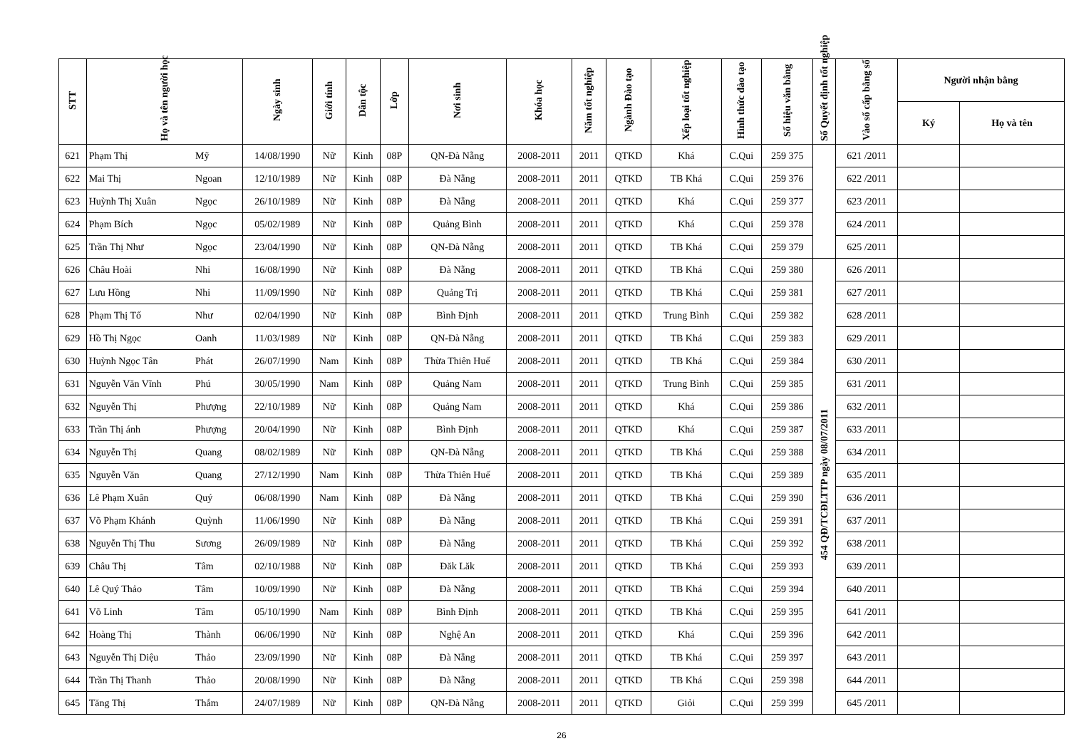| STT | Họ và tên người học | | Ngày sinh | Giới tính | Dân tộc | Lớp | Nơi sinh | Khóa học | Năm tốt nghiệp | Ngành Đào tạo | Xếp loại tốt nghiệp | Hình thức đào tạo | Số hiệu văn bằng | Số Quyết định tốt nghiệp | Vào số cấp bằng số | Người nhận bằng | |
| --- | --- | --- | --- | --- | --- | --- | --- | --- | --- | --- | --- | --- | --- | --- | --- | --- | --- |
| | | | | | | | | | | | | | | | | Ký | Họ và tên |
| 621 | Phạm Thị | Mỹ | 14/08/1990 | Nữ | Kinh | 08P | QN-Đà Nẵng | 2008-2011 | 2011 | QTKD | Khá | C.Qui | 259 375 | | 621 /2011 | | |
| 622 | Mai Thị | Ngoan | 12/10/1989 | Nữ | Kinh | 08P | Đà Nẵng | 2008-2011 | 2011 | QTKD | TB Khá | C.Qui | 259 376 | | 622 /2011 | | |
| 623 | Huỳnh Thị Xuân | Ngọc | 26/10/1989 | Nữ | Kinh | 08P | Đà Nẵng | 2008-2011 | 2011 | QTKD | Khá | C.Qui | 259 377 | | 623 /2011 | | |
| 624 | Phạm Bích | Ngọc | 05/02/1989 | Nữ | Kinh | 08P | Quảng Bình | 2008-2011 | 2011 | QTKD | Khá | C.Qui | 259 378 | | 624 /2011 | | |
| 625 | Trần Thị Như | Ngọc | 23/04/1990 | Nữ | Kinh | 08P | QN-Đà Nẵng | 2008-2011 | 2011 | QTKD | TB Khá | C.Qui | 259 379 | | 625 /2011 | | |
| 626 | Châu Hoài | Nhi | 16/08/1990 | Nữ | Kinh | 08P | Đà Nẵng | 2008-2011 | 2011 | QTKD | TB Khá | C.Qui | 259 380 | 454 QĐ/TCĐLTTP ngày 08/07/2011 | 626 /2011 | | |
| 627 | Lưu Hồng | Nhi | 11/09/1990 | Nữ | Kinh | 08P | Quảng Trị | 2008-2011 | 2011 | QTKD | TB Khá | C.Qui | 259 381 | | 627 /2011 | | |
| 628 | Phạm Thị Tố | Như | 02/04/1990 | Nữ | Kinh | 08P | Bình Định | 2008-2011 | 2011 | QTKD | Trung Bình | C.Qui | 259 382 | | 628 /2011 | | |
| 629 | Hồ Thị Ngọc | Oanh | 11/03/1989 | Nữ | Kinh | 08P | QN-Đà Nẵng | 2008-2011 | 2011 | QTKD | TB Khá | C.Qui | 259 383 | | 629 /2011 | | |
| 630 | Huỳnh Ngọc Tân | Phát | 26/07/1990 | Nam | Kinh | 08P | Thừa Thiên Huế | 2008-2011 | 2011 | QTKD | TB Khá | C.Qui | 259 384 | | 630 /2011 | | |
| 631 | Nguyễn Văn Vĩnh | Phú | 30/05/1990 | Nam | Kinh | 08P | Quảng Nam | 2008-2011 | 2011 | QTKD | Trung Bình | C.Qui | 259 385 | | 631 /2011 | | |
| 632 | Nguyễn Thị | Phượng | 22/10/1989 | Nữ | Kinh | 08P | Quảng Nam | 2008-2011 | 2011 | QTKD | Khá | C.Qui | 259 386 | | 632 /2011 | | |
| 633 | Trần Thị ánh | Phượng | 20/04/1990 | Nữ | Kinh | 08P | Bình Định | 2008-2011 | 2011 | QTKD | Khá | C.Qui | 259 387 | | 633 /2011 | | |
| 634 | Nguyễn Thị | Quang | 08/02/1989 | Nữ | Kinh | 08P | QN-Đà Nẵng | 2008-2011 | 2011 | QTKD | TB Khá | C.Qui | 259 388 | | 634 /2011 | | |
| 635 | Nguyễn Văn | Quang | 27/12/1990 | Nam | Kinh | 08P | Thừa Thiên Huế | 2008-2011 | 2011 | QTKD | TB Khá | C.Qui | 259 389 | | 635 /2011 | | |
| 636 | Lê Phạm Xuân | Quý | 06/08/1990 | Nam | Kinh | 08P | Đà Nẵng | 2008-2011 | 2011 | QTKD | TB Khá | C.Qui | 259 390 | | 636 /2011 | | |
| 637 | Võ Phạm Khánh | Quỳnh | 11/06/1990 | Nữ | Kinh | 08P | Đà Nẵng | 2008-2011 | 2011 | QTKD | TB Khá | C.Qui | 259 391 | | 637 /2011 | | |
| 638 | Nguyễn Thị Thu | Sương | 26/09/1989 | Nữ | Kinh | 08P | Đà Nẵng | 2008-2011 | 2011 | QTKD | TB Khá | C.Qui | 259 392 | | 638 /2011 | | |
| 639 | Châu Thị | Tâm | 02/10/1988 | Nữ | Kinh | 08P | Đăk Lăk | 2008-2011 | 2011 | QTKD | TB Khá | C.Qui | 259 393 | | 639 /2011 | | |
| 640 | Lê Quý Thảo | Tâm | 10/09/1990 | Nữ | Kinh | 08P | Đà Nẵng | 2008-2011 | 2011 | QTKD | TB Khá | C.Qui | 259 394 | | 640 /2011 | | |
| 641 | Võ Linh | Tâm | 05/10/1990 | Nam | Kinh | 08P | Bình Định | 2008-2011 | 2011 | QTKD | TB Khá | C.Qui | 259 395 | | 641 /2011 | | |
| 642 | Hoàng Thị | Thành | 06/06/1990 | Nữ | Kinh | 08P | Nghệ An | 2008-2011 | 2011 | QTKD | Khá | C.Qui | 259 396 | | 642 /2011 | | |
| 643 | Nguyễn Thị Diệu | Thảo | 23/09/1990 | Nữ | Kinh | 08P | Đà Nẵng | 2008-2011 | 2011 | QTKD | TB Khá | C.Qui | 259 397 | | 643 /2011 | | |
| 644 | Trần Thị Thanh | Thảo | 20/08/1990 | Nữ | Kinh | 08P | Đà Nẵng | 2008-2011 | 2011 | QTKD | TB Khá | C.Qui | 259 398 | | 644 /2011 | | |
| 645 | Tăng Thị | Thắm | 24/07/1989 | Nữ | Kinh | 08P | QN-Đà Nẵng | 2008-2011 | 2011 | QTKD | Giỏi | C.Qui | 259 399 | | 645 /2011 | | |
26